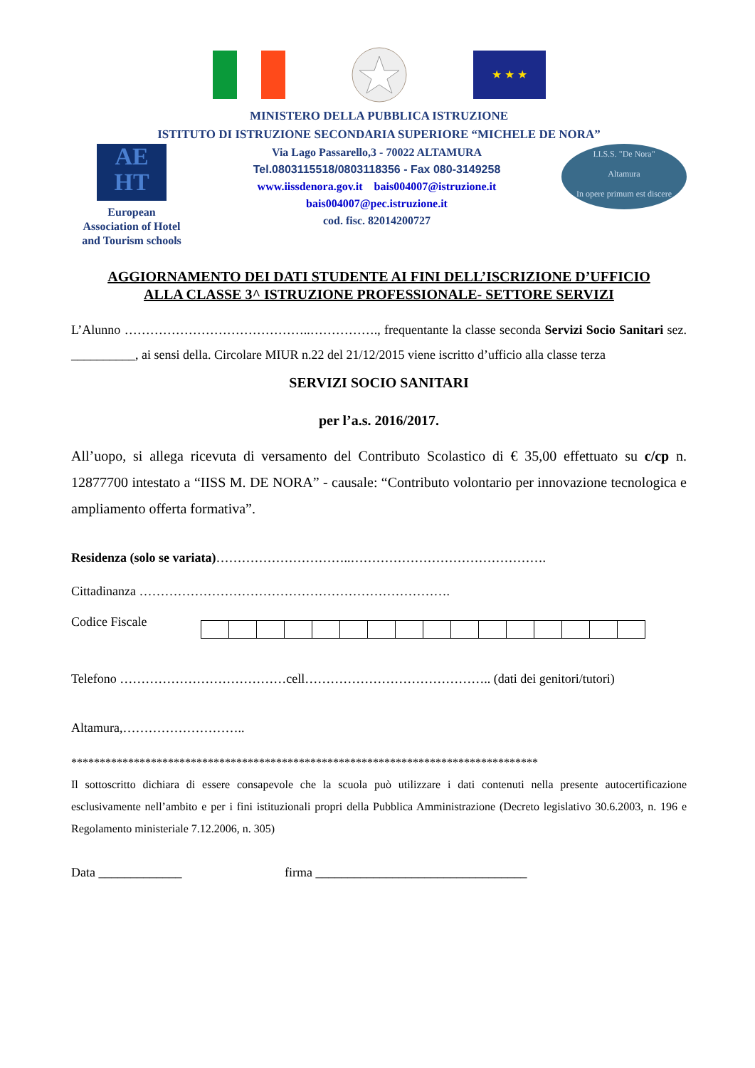★ ★ ★
MINISTERO DELLA PUBBLICA ISTRUZIONE
ISTITUTO DI ISTRUZIONE SECONDARIA SUPERIORE “MICHELE DE NORA”
AE
HT
European
Association of Hotel
and Tourism schools
Via Lago Passarello,3 - 70022 ALTAMURA
Tel.0803115518/0803118356 - Fax 080-3149258
www.iissdenora.gov.it bais004007@istruzione.it
bais004007@pec.istruzione.it
cod. fisc. 82014200727
I.I.S.S. "De Nora"
Altamura
In opere primum est discere
AGGIORNAMENTO DEI DATI STUDENTE AI FINI DELL’ISCRIZIONE D’UFFICIO
ALLA CLASSE 3^ ISTRUZIONE PROFESSIONALE- SETTORE SERVIZI
L’Alunno ……………………………………..……………., frequentante la classe seconda Servizi Socio Sanitari sez. __________, ai sensi della. Circolare MIUR n.22 del 21/12/2015 viene iscritto d’ufficio alla classe terza
SERVIZI SOCIO SANITARI
per l’a.s. 2016/2017.
All’uopo, si allega ricevuta di versamento del Contributo Scolastico di € 35,00 effettuato su c/cp n. 12877700 intestato a “IISS M. DE NORA” - causale: “Contributo volontario per innovazione tecnologica e ampliamento offerta formativa”.
Residenza (solo se variata)…………………………..……………………………………….
Cittadinanza ……………………………………………………………….
Codice Fiscale
Telefono …………………………………cell…………………………………….. (dati dei genitori/tutori)
Altamura,………………………..
**********************************************************************************
Il sottoscritto dichiara di essere consapevole che la scuola può utilizzare i dati contenuti nella presente autocertificazione esclusivamente nell’ambito e per i fini istituzionali propri della Pubblica Amministrazione (Decreto legislativo 30.6.2003, n. 196 e Regolamento ministeriale 7.12.2006, n. 305)
Data _____________ firma _________________________________